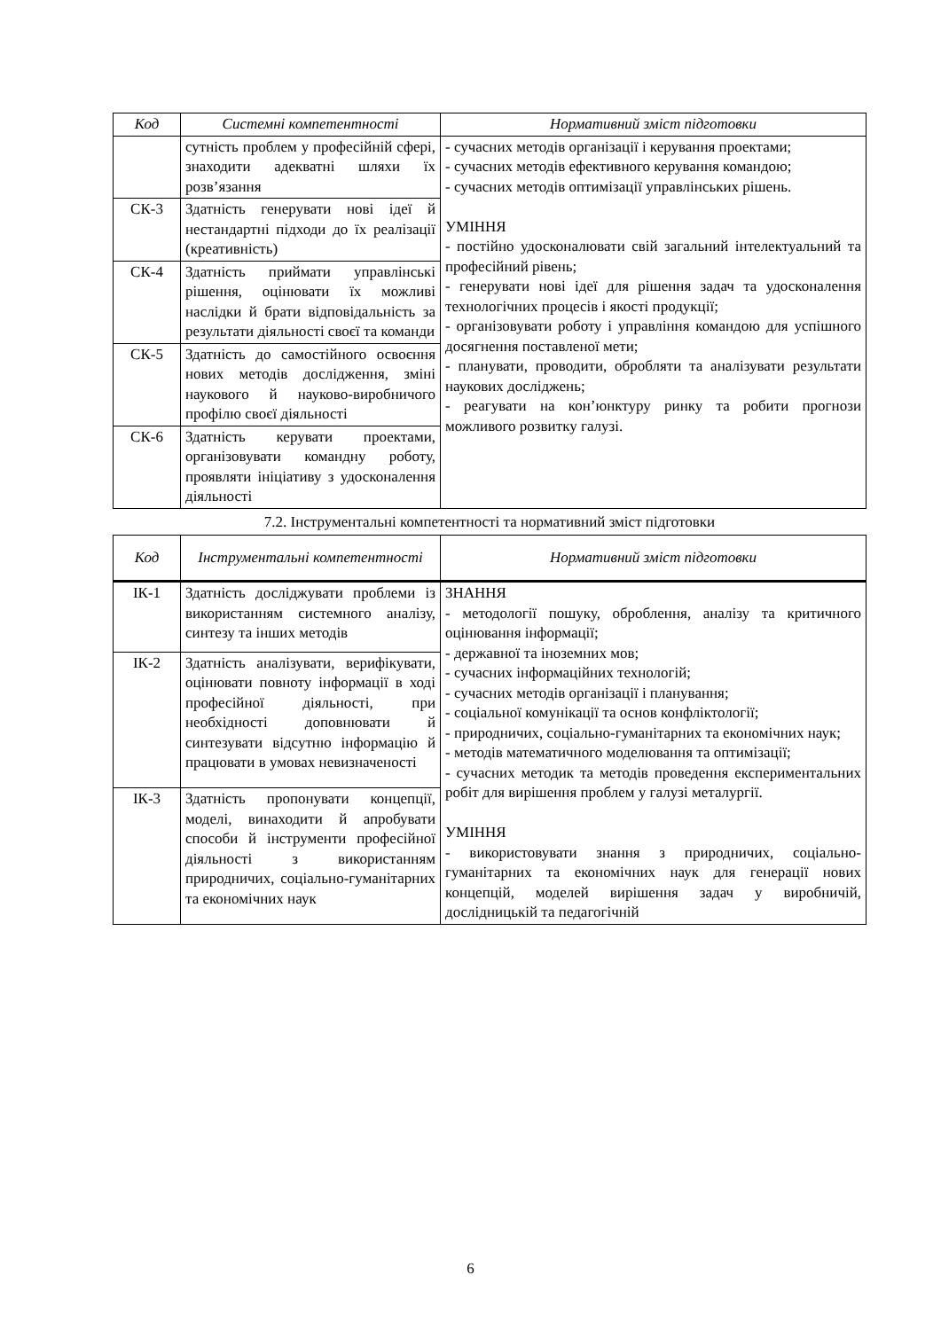| Код | Системні компетентності | Нормативний зміст підготовки |
| --- | --- | --- |
| | сутність проблем у професійній сфері, знаходити адекватні шляхи їх розв’язання | - сучасних методів організації і керування проектами; - сучасних методів ефективного керування командою; - сучасних методів оптимізації управлінських рішень. УМІННЯ - постійно удосконалювати свій загальний інтелектуальний та професійний рівень; - генерувати нові ідеї для рішення задач та удосконалення технологічних процесів і якості продукції; - організовувати роботу і управління командою для успішного досягнення поставленої мети; - планувати, проводити, обробляти та аналізувати результати наукових досліджень; - реагувати на кон’юнктуру ринку та робити прогнози можливого розвитку галузі. |
| СК-3 | Здатність генерувати нові ідеї й нестандартні підходи до їх реалізації (креативність) | |
| СК-4 | Здатність приймати управлінські рішення, оцінювати їх можливі наслідки й брати відповідальність за результати діяльності своєї та команди | |
| СК-5 | Здатність до самостійного освоєння нових методів дослідження, зміні наукового й науково-виробничого профілю своєї діяльності | |
| СК-6 | Здатність керувати проектами, організовувати командну роботу, проявляти ініціативу з удосконалення діяльності | |
7.2. Інструментальні компетентності та нормативний зміст підготовки
| Код | Інструментальні компетентності | Нормативний зміст підготовки |
| --- | --- | --- |
| ІК-1 | Здатність досліджувати проблеми із використанням системного аналізу, синтезу та інших методів | ЗНАННЯ - методології пошуку, оброблення, аналізу та критичного оцінювання інформації; - державної та іноземних мов; - сучасних інформаційних технологій; - сучасних методів організації і планування; - соціальної комунікації та основ конфліктології; - природничих, соціально-гуманітарних та економічних наук; - методів математичного моделювання та оптимізації; - сучасних методик та методів проведення експериментальних робіт для вирішення проблем у галузі металургії. УМІННЯ - використовувати знання з природничих, соціально-гуманітарних та економічних наук для генерації нових концепцій, моделей вирішення задач у виробничій, дослідницькій та педагогічній |
| ІК-2 | Здатність аналізувати, верифікувати, оцінювати повноту інформації в ході професійної діяльності, при необхідності доповнювати й синтезувати відсутню інформацію й працювати в умовах невизначеності | |
| ІК-3 | Здатність пропонувати концепції, моделі, винаходити й апробувати способи й інструменти професійної діяльності з використанням природничих, соціально-гуманітарних та економічних наук | |
6